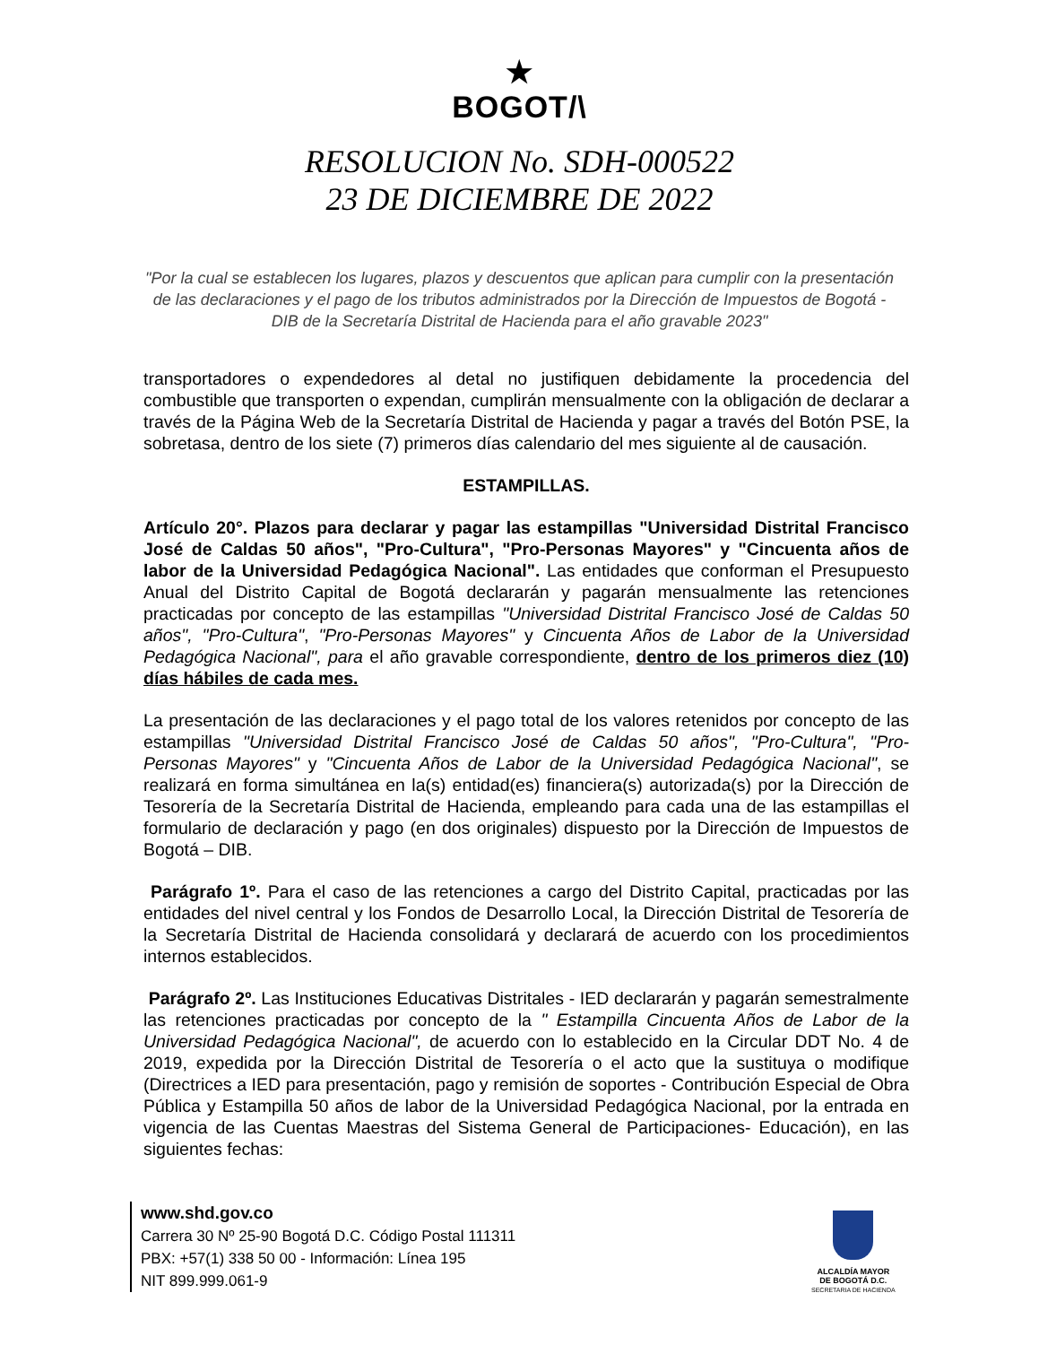★
BOGOT/\
RESOLUCION No. SDH-000522
23 DE DICIEMBRE DE 2022
"Por la cual se establecen los lugares, plazos y descuentos que aplican para cumplir con la presentación de las declaraciones y el pago de los tributos administrados por la Dirección de Impuestos de Bogotá - DIB de la Secretaría Distrital de Hacienda para el año gravable 2023"
transportadores o expendedores al detal no justifiquen debidamente la procedencia del combustible que transporten o expendan, cumplirán mensualmente con la obligación de declarar a través de la Página Web de la Secretaría Distrital de Hacienda y pagar a través del Botón PSE, la sobretasa, dentro de los siete (7) primeros días calendario del mes siguiente al de causación.
ESTAMPILLAS.
Artículo 20°. Plazos para declarar y pagar las estampillas "Universidad Distrital Francisco José de Caldas 50 años", "Pro-Cultura", "Pro-Personas Mayores" y "Cincuenta años de labor de la Universidad Pedagógica Nacional". Las entidades que conforman el Presupuesto Anual del Distrito Capital de Bogotá declararán y pagarán mensualmente las retenciones practicadas por concepto de las estampillas "Universidad Distrital Francisco José de Caldas 50 años", "Pro-Cultura", "Pro-Personas Mayores" y Cincuenta Años de Labor de la Universidad Pedagógica Nacional", para el año gravable correspondiente, dentro de los primeros diez (10) días hábiles de cada mes.
La presentación de las declaraciones y el pago total de los valores retenidos por concepto de las estampillas "Universidad Distrital Francisco José de Caldas 50 años", "Pro-Cultura", "Pro-Personas Mayores" y "Cincuenta Años de Labor de la Universidad Pedagógica Nacional", se realizará en forma simultánea en la(s) entidad(es) financiera(s) autorizada(s) por la Dirección de Tesorería de la Secretaría Distrital de Hacienda, empleando para cada una de las estampillas el formulario de declaración y pago (en dos originales) dispuesto por la Dirección de Impuestos de Bogotá – DIB.
Parágrafo 1º. Para el caso de las retenciones a cargo del Distrito Capital, practicadas por las entidades del nivel central y los Fondos de Desarrollo Local, la Dirección Distrital de Tesorería de la Secretaría Distrital de Hacienda consolidará y declarará de acuerdo con los procedimientos internos establecidos.
Parágrafo 2º. Las Instituciones Educativas Distritales - IED declararán y pagarán semestralmente las retenciones practicadas por concepto de la " Estampilla Cincuenta Años de Labor de la Universidad Pedagógica Nacional", de acuerdo con lo establecido en la Circular DDT No. 4 de 2019, expedida por la Dirección Distrital de Tesorería o el acto que la sustituya o modifique (Directrices a IED para presentación, pago y remisión de soportes - Contribución Especial de Obra Pública y Estampilla 50 años de labor de la Universidad Pedagógica Nacional, por la entrada en vigencia de las Cuentas Maestras del Sistema General de Participaciones- Educación), en las siguientes fechas:
www.shd.gov.co
Carrera 30 Nº 25-90 Bogotá D.C. Código Postal 111311
PBX: +57(1) 338 50 00 - Información: Línea 195
NIT 899.999.061-9
ALCALDÍA MAYOR
DE BOGOTÁ D.C.
SECRETARIA DE HACIENDA